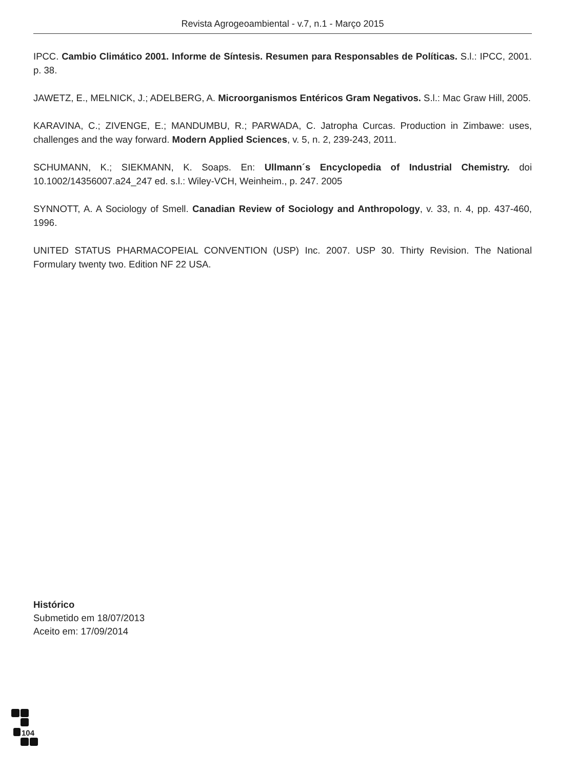Revista Agrogeoambiental - v.7, n.1 - Março 2015
IPCC. Cambio Climático 2001. Informe de Síntesis. Resumen para Responsables de Políticas. S.l.: IPCC, 2001. p. 38.
JAWETZ, E., MELNICK, J.; ADELBERG, A. Microorganismos Entéricos Gram Negativos. S.l.: Mac Graw Hill, 2005.
KARAVINA, C.; ZIVENGE, E.; MANDUMBU, R.; PARWADA, C. Jatropha Curcas. Production in Zimbawe: uses, challenges and the way forward. Modern Applied Sciences, v. 5, n. 2, 239-243, 2011.
SCHUMANN, K.; SIEKMANN, K. Soaps. En: Ullmann´s Encyclopedia of Industrial Chemistry. doi 10.1002/14356007.a24_247 ed. s.l.: Wiley-VCH, Weinheim., p. 247. 2005
SYNNOTT, A. A Sociology of Smell. Canadian Review of Sociology and Anthropology, v. 33, n. 4, pp. 437-460, 1996.
UNITED STATUS PHARMACOPEIAL CONVENTION (USP) Inc. 2007. USP 30. Thirty Revision. The National Formulary twenty two. Edition NF 22 USA.
Histórico
Submetido em 18/07/2013
Aceito em: 17/09/2014
104